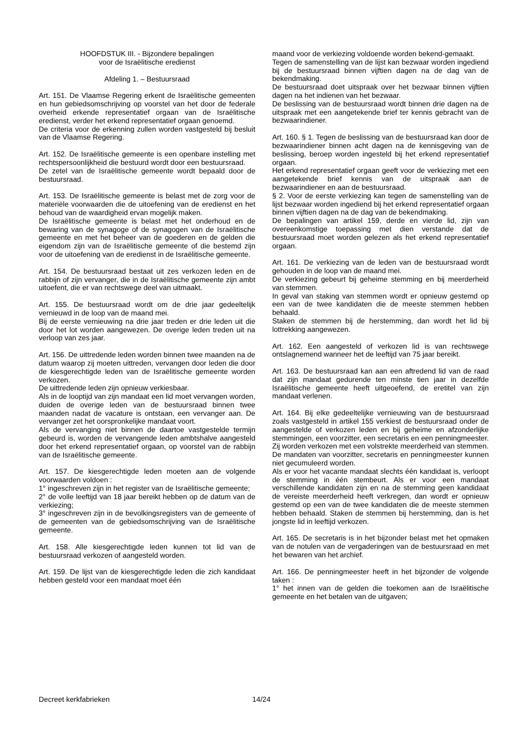HOOFDSTUK III. - Bijzondere bepalingen
voor de Israëlitische eredienst
Afdeling 1. – Bestuursraad
Art. 151. De Vlaamse Regering erkent de Israëlitische gemeenten en hun gebiedsomschrijving op voorstel van het door de federale overheid erkende representatief orgaan van de Israëlitische eredienst, verder het erkend representatief orgaan genoemd.
De criteria voor de erkenning zullen worden vastgesteld bij besluit van de Vlaamse Regering.
Art. 152. De Israëlitische gemeente is een openbare instelling met rechtspersoonlijkheid die bestuurd wordt door een bestuursraad.
De zetel van de Israëlitische gemeente wordt bepaald door de bestuursraad.
Art. 153. De Israëlitische gemeente is belast met de zorg voor de materiële voorwaarden die de uitoefening van de eredienst en het behoud van de waardigheid ervan mogelijk maken.
De Israëlitische gemeente is belast met het onderhoud en de bewaring van de synagoge of de synagogen van de Israëlitische gemeente en met het beheer van de goederen en de gelden die eigendom zijn van de Israëlitische gemeente of die bestemd zijn voor de uitoefening van de eredienst in de Israëlitische gemeente.
Art. 154. De bestuursraad bestaat uit zes verkozen leden en de rabbijn of zijn vervanger, die in de Israëlitische gemeente zijn ambt uitoefent, die er van rechtswege deel van uitmaakt.
Art. 155. De bestuursraad wordt om de drie jaar gedeeltelijk vernieuwd in de loop van de maand mei.
Bij de eerste vernieuwing na drie jaar treden er drie leden uit die door het lot worden aangewezen. De overige leden treden uit na verloop van zes jaar.
Art. 156. De uittredende leden worden binnen twee maanden na de datum waarop zij moeten uittreden, vervangen door leden die door de kiesgerechtigde leden van de Israëlitische gemeente worden verkozen.
De uittredende leden zijn opnieuw verkiesbaar.
Als in de looptijd van zijn mandaat een lid moet vervangen worden, duiden de overige leden van de bestuursraad binnen twee maanden nadat de vacature is ontstaan, een vervanger aan. De vervanger zet het oorspronkelijke mandaat voort.
Als de vervanging niet binnen de daartoe vastgestelde termijn gebeurd is, worden de vervangende leden ambtshalve aangesteld door het erkend representatief orgaan, op voorstel van de rabbijn van de Israëlitische gemeente.
Art. 157. De kiesgerechtigde leden moeten aan de volgende voorwaarden voldoen :
1° ingeschreven zijn in het register van de Israëlitische gemeente;
2° de volle leeftijd van 18 jaar bereikt hebben op de datum van de verkiezing;
3° ingeschreven zijn in de bevolkingsregisters van de gemeente of de gemeenten van de gebiedsomschrijving van de Israëlitische gemeente.
Art. 158. Alle kiesgerechtigde leden kunnen tot lid van de bestuursraad verkozen of aangesteld worden.
Art. 159. De lijst van de kiesgerechtigde leden die zich kandidaat hebben gesteld voor een mandaat moet één
maand voor de verkiezing voldoende worden bekend-gemaakt.
Tegen de samenstelling van de lijst kan bezwaar worden ingediend bij de bestuursraad binnen vijftien dagen na de dag van de bekendmaking.
De bestuursraad doet uitspraak over het bezwaar binnen vijftien dagen na het indienen van het bezwaar.
De beslissing van de bestuursraad wordt binnen drie dagen na de uitspraak met een aangetekende brief ter kennis gebracht van de bezwaarindiener.
Art. 160. § 1. Tegen de beslissing van de bestuursraad kan door de bezwaarindiener binnen acht dagen na de kennisgeving van de beslissing, beroep worden ingesteld bij het erkend representatief orgaan.
Het erkend representatief orgaan geeft voor de verkiezing met een aangetekende brief kennis van de uitspraak aan de bezwaarindiener en aan de bestuursraad.
§ 2. Voor de eerste verkiezing kan tegen de samenstelling van de lijst bezwaar worden ingediend bij het erkend representatief orgaan binnen vijftien dagen na de dag van de bekendmaking.
De bepalingen van artikel 159, derde en vierde lid, zijn van overeenkomstige toepassing met dien verstande dat de bestuursraad moet worden gelezen als het erkend representatief orgaan.
Art. 161. De verkiezing van de leden van de bestuursraad wordt gehouden in de loop van de maand mei.
De verkiezing gebeurt bij geheime stemming en bij meerderheid van stemmen.
In geval van staking van stemmen wordt er opnieuw gestemd op een van de twee kandidaten die de meeste stemmen hebben behaald.
Staken de stemmen bij de herstemming, dan wordt het lid bij lottrekking aangewezen.
Art. 162. Een aangesteld of verkozen lid is van rechtswege ontslagnemend wanneer het de leeftijd van 75 jaar bereikt.
Art. 163. De bestuursraad kan aan een aftredend lid van de raad dat zijn mandaat gedurende ten minste tien jaar in dezelfde Israëlitische gemeente heeft uitgeoefend, de eretitel van zijn mandaat verlenen.
Art. 164. Bij elke gedeeltelijke vernieuwing van de bestuursraad zoals vastgesteld in artikel 155 verkiest de bestuursraad onder de aangestelde of verkozen leden en bij geheime en afzonderlijke stemmingen, een voorzitter, een secretaris en een penningmeester. Zij worden verkozen met een volstrekte meerderheid van stemmen.
De mandaten van voorzitter, secretaris en penningmeester kunnen niet gecumuleerd worden.
Als er voor het vacante mandaat slechts één kandidaat is, verloopt de stemming in één stembeurt. Als er voor een mandaat verschillende kandidaten zijn en na de stemming geen kandidaat de vereiste meerderheid heeft verkregen, dan wordt er opnieuw gestemd op een van de twee kandidaten die de meeste stemmen hebben behaald. Staken de stemmen bij herstemming, dan is het jongste lid in leeftijd verkozen.
Art. 165. De secretaris is in het bijzonder belast met het opmaken van de notulen van de vergaderingen van de bestuursraad en met het bewaren van het archief.
Art. 166. De penningmeester heeft in het bijzonder de volgende taken :
1° het innen van de gelden die toekomen aan de Israëlitische gemeente en het betalen van de uitgaven;
Decreet kerkfabrieken 14/24